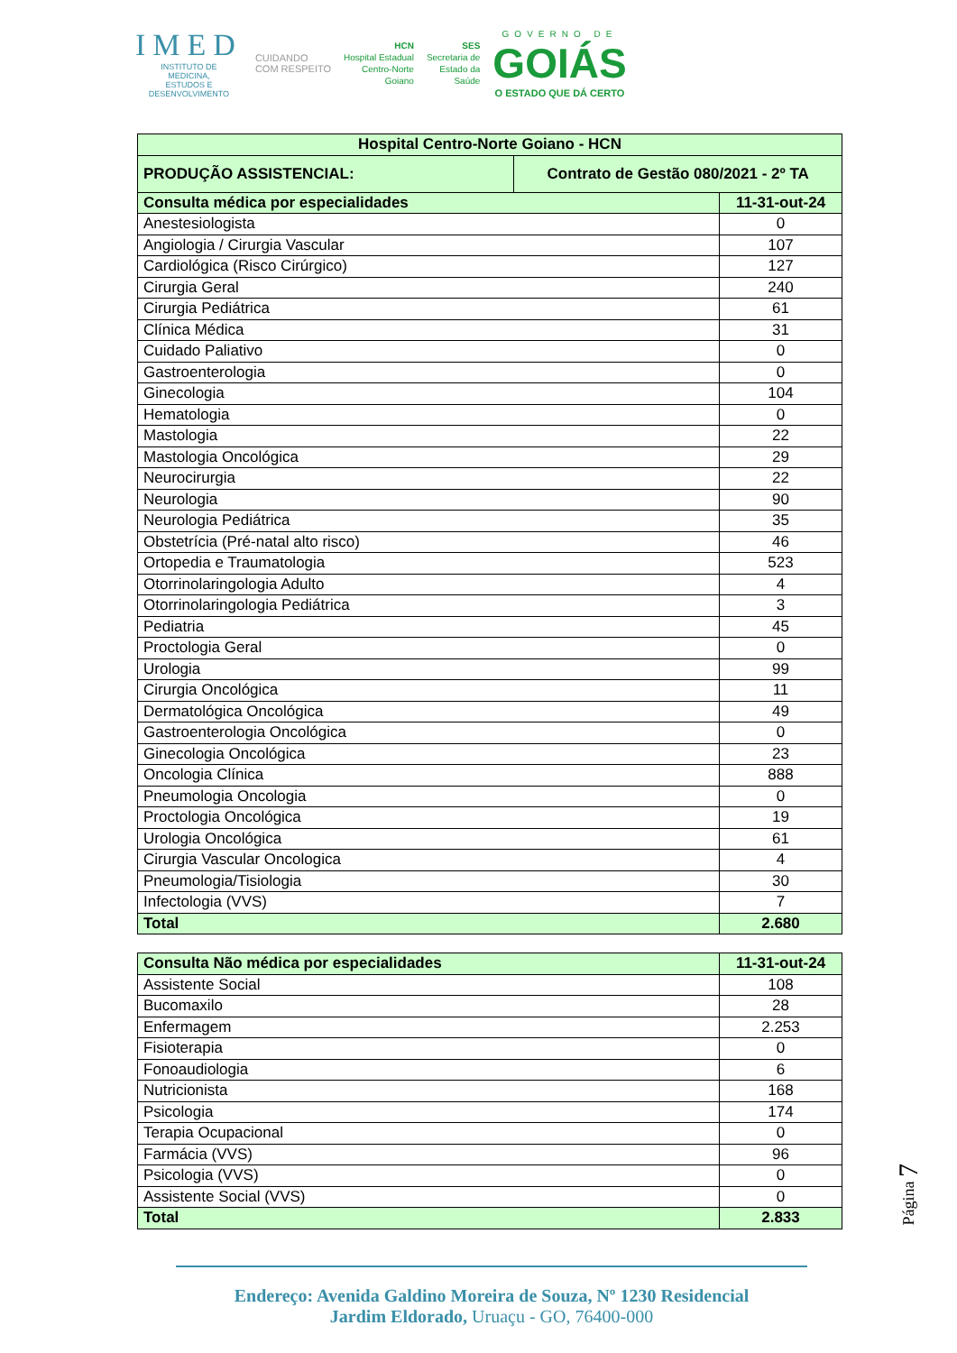IMED
INSTITUTO DE
MEDICINA,
ESTUDOS E
DESENVOLVIMENTO
CUIDANDO
COM RESPEITO
HCN
Hospital Estadual
Centro-Norte
Goiano
SES
Secretaria de
Estado da
Saúde
GOVERNO DE
GOIÁS
O ESTADO QUE DÁ CERTO
| Hospital Centro-Norte Goiano - HCN | | |
| --- | --- | --- |
| PRODUÇÃO ASSISTENCIAL: | Contrato de Gestão 080/2021 - 2º TA | |
| Consulta médica por especialidades | | 11-31-out-24 |
| Anestesiologista | | 0 |
| Angiologia / Cirurgia Vascular | | 107 |
| Cardiológica (Risco Cirúrgico) | | 127 |
| Cirurgia Geral | | 240 |
| Cirurgia Pediátrica | | 61 |
| Clínica Médica | | 31 |
| Cuidado Paliativo | | 0 |
| Gastroenterologia | | 0 |
| Ginecologia | | 104 |
| Hematologia | | 0 |
| Mastologia | | 22 |
| Mastologia Oncológica | | 29 |
| Neurocirurgia | | 22 |
| Neurologia | | 90 |
| Neurologia Pediátrica | | 35 |
| Obstetrícia (Pré-natal alto risco) | | 46 |
| Ortopedia e Traumatologia | | 523 |
| Otorrinolaringologia Adulto | | 4 |
| Otorrinolaringologia Pediátrica | | 3 |
| Pediatria | | 45 |
| Proctologia Geral | | 0 |
| Urologia | | 99 |
| Cirurgia Oncológica | | 11 |
| Dermatológica Oncológica | | 49 |
| Gastroenterologia Oncológica | | 0 |
| Ginecologia Oncológica | | 23 |
| Oncologia Clínica | | 888 |
| Pneumologia Oncologia | | 0 |
| Proctologia Oncológica | | 19 |
| Urologia Oncológica | | 61 |
| Cirurgia Vascular Oncologica | | 4 |
| Pneumologia/Tisiologia | | 30 |
| Infectologia (VVS) | | 7 |
| Total | | 2.680 |
| Consulta Não médica por especialidades | 11-31-out-24 |
| Assistente Social | 108 |
| Bucomaxilo | 28 |
| Enfermagem | 2.253 |
| Fisioterapia | 0 |
| Fonoaudiologia | 6 |
| Nutricionista | 168 |
| Psicologia | 174 |
| Terapia Ocupacional | 0 |
| Farmácia (VVS) | 96 |
| Psicologia (VVS) | 0 |
| Assistente Social (VVS) | 0 |
| Total | 2.833 |
Página 7
Endereço: Avenida Galdino Moreira de Souza, Nº 1230 Residencial
Jardim Eldorado, Uruaçu - GO, 76400-000